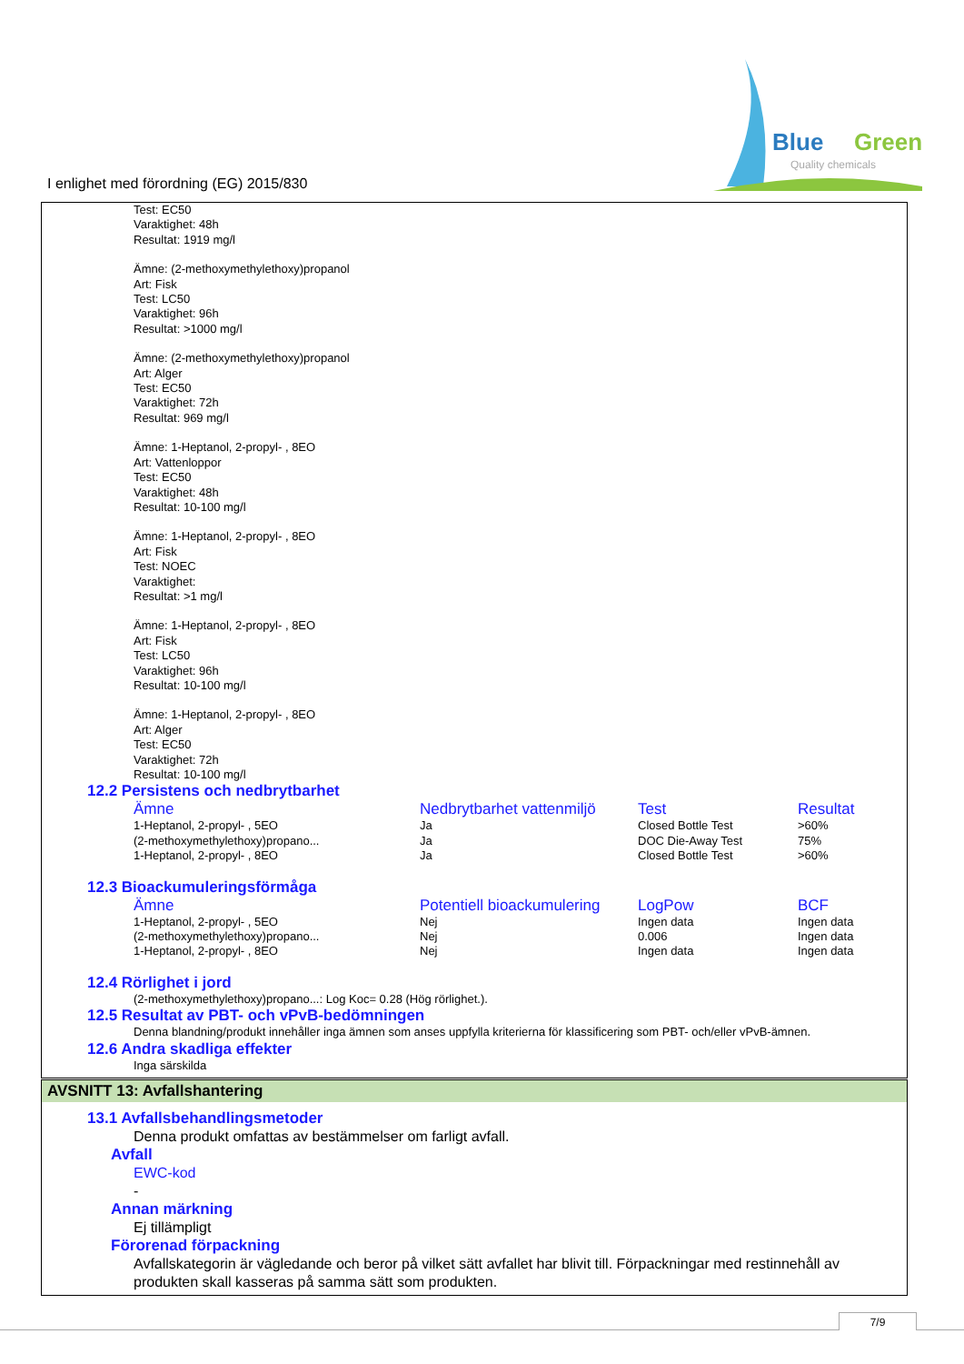Blue
Green
Quality chemicals
I enlighet med förordning (EG) 2015/830
Test: EC50
Varaktighet: 48h
Resultat: 1919 mg/l
Ämne: (2-methoxymethylethoxy)propanol
Art: Fisk
Test: LC50
Varaktighet: 96h
Resultat: >1000 mg/l
Ämne: (2-methoxymethylethoxy)propanol
Art: Alger
Test: EC50
Varaktighet: 72h
Resultat: 969 mg/l
Ämne: 1-Heptanol, 2-propyl- , 8EO
Art: Vattenloppor
Test: EC50
Varaktighet: 48h
Resultat: 10-100 mg/l
Ämne: 1-Heptanol, 2-propyl- , 8EO
Art: Fisk
Test: NOEC
Varaktighet:
Resultat: >1 mg/l
Ämne: 1-Heptanol, 2-propyl- , 8EO
Art: Fisk
Test: LC50
Varaktighet: 96h
Resultat: 10-100 mg/l
Ämne: 1-Heptanol, 2-propyl- , 8EO
Art: Alger
Test: EC50
Varaktighet: 72h
Resultat: 10-100 mg/l
12.2 Persistens och nedbrytbarhet
| Ämne | Nedbrytbarhet vattenmiljö | Test | Resultat |
| --- | --- | --- | --- |
| 1-Heptanol, 2-propyl- , 5EO | Ja | Closed Bottle Test | >60% |
| (2-methoxymethylethoxy)propano... | Ja | DOC Die-Away Test | 75% |
| 1-Heptanol, 2-propyl- , 8EO | Ja | Closed Bottle Test | >60% |
12.3 Bioackumuleringsförmåga
| Ämne | Potentiell bioackumulering | LogPow | BCF |
| --- | --- | --- | --- |
| 1-Heptanol, 2-propyl- , 5EO | Nej | Ingen data | Ingen data |
| (2-methoxymethylethoxy)propano... | Nej | 0.006 | Ingen data |
| 1-Heptanol, 2-propyl- , 8EO | Nej | Ingen data | Ingen data |
12.4 Rörlighet i jord
(2-methoxymethylethoxy)propano...: Log Koc= 0.28 (Hög rörlighet.).
12.5 Resultat av PBT- och vPvB-bedömningen
Denna blandning/produkt innehåller inga ämnen som anses uppfylla kriterierna för klassificering som PBT- och/eller vPvB-ämnen.
12.6 Andra skadliga effekter
Inga särskilda
AVSNITT 13: Avfallshantering
13.1 Avfallsbehandlingsmetoder
Denna produkt omfattas av bestämmelser om farligt avfall.
Avfall
EWC-kod
-
Annan märkning
Ej tillämpligt
Förorenad förpackning
Avfallskategorin är vägledande och beror på vilket sätt avfallet har blivit till. Förpackningar med restinnehåll av produkten skall kasseras på samma sätt som produkten.
7/9